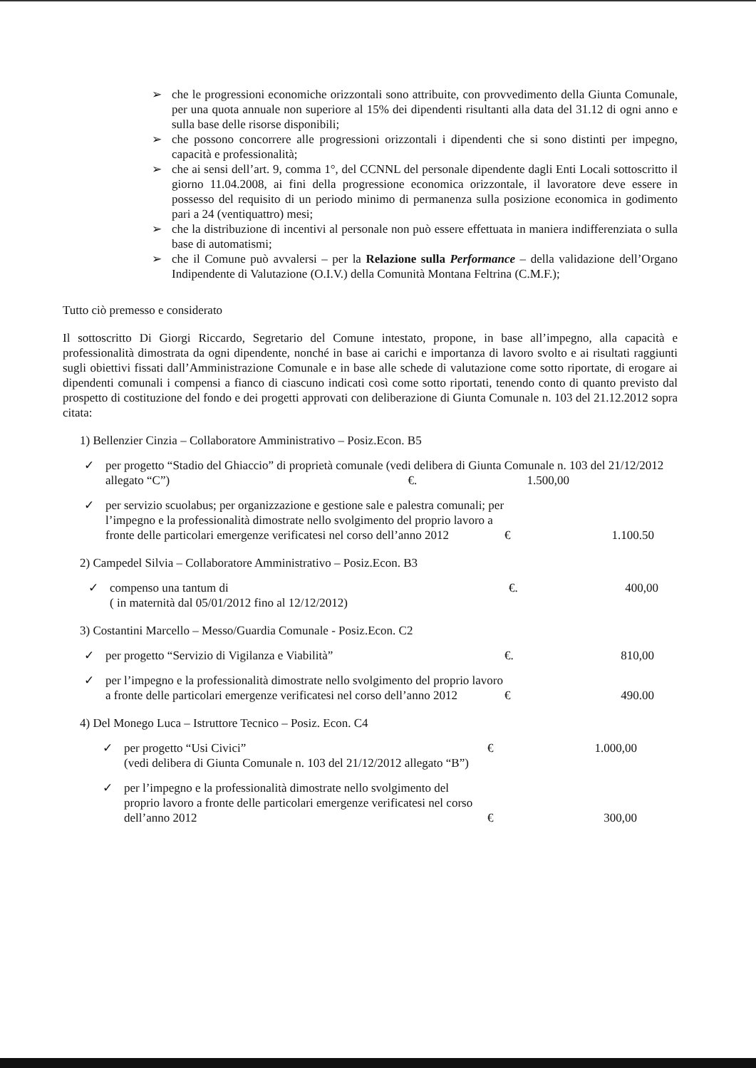➢ che le progressioni economiche orizzontali sono attribuite, con provvedimento della Giunta Comunale, per una quota annuale non superiore al 15% dei dipendenti risultanti alla data del 31.12 di ogni anno e sulla base delle risorse disponibili;
➢ che possono concorrere alle progressioni orizzontali i dipendenti che si sono distinti per impegno, capacità e professionalità;
➢ che ai sensi dell’art. 9, comma 1°, del CCNNL del personale dipendente dagli Enti Locali sottoscritto il giorno 11.04.2008, ai fini della progressione economica orizzontale, il lavoratore deve essere in possesso del requisito di un periodo minimo di permanenza sulla posizione economica in godimento pari a 24 (ventiquattro) mesi;
➢ che la distribuzione di incentivi al personale non può essere effettuata in maniera indifferenziata o sulla base di automatismi;
➢ che il Comune può avvalersi – per la Relazione sulla Performance – della validazione dell’Organo Indipendente di Valutazione (O.I.V.) della Comunità Montana Feltrina (C.M.F.);
Tutto ciò premesso e considerato
Il sottoscritto Di Giorgi Riccardo, Segretario del Comune intestato, propone, in base all’impegno, alla capacità e professionalità dimostrata da ogni dipendente, nonché in base ai carichi e importanza di lavoro svolto e ai risultati raggiunti sugli obiettivi fissati dall’Amministrazione Comunale e in base alle schede di valutazione come sotto riportate, di erogare ai dipendenti comunali i compensi a fianco di ciascuno indicati così come sotto riportati, tenendo conto di quanto previsto dal prospetto di costituzione del fondo e dei progetti approvati con deliberazione di Giunta Comunale n. 103 del 21.12.2012 sopra citata:
1) Bellenzier Cinzia – Collaboratore Amministrativo – Posiz.Econ. B5
✓ per progetto “Stadio del Ghiaccio” di proprietà comunale (vedi delibera di Giunta Comunale n. 103 del 21/12/2012 allegato “C”) €. 1.500,00
✓ per servizio scuolabus; per organizzazione e gestione sale e palestra comunali; per l’impegno e la professionalità dimostrate nello svolgimento del proprio lavoro a fronte delle particolari emergenze verificatesi nel corso dell’anno 2012 € 1.100.50
2) Campedel Silvia – Collaboratore Amministrativo – Posiz.Econ. B3
✓ compenso una tantum di
( in maternità dal 05/01/2012 fino al 12/12/2012) €. 400,00
3) Costantini Marcello – Messo/Guardia Comunale - Posiz.Econ. C2
✓ per progetto “Servizio di Vigilanza e Viabilità” €. 810,00
✓ per l’impegno e la professionalità dimostrate nello svolgimento del proprio lavoro a fronte delle particolari emergenze verificatesi nel corso dell’anno 2012 € 490.00
4) Del Monego Luca – Istruttore Tecnico – Posiz. Econ. C4
✓ per progetto “Usi Civici”
(vedi delibera di Giunta Comunale n. 103 del 21/12/2012 allegato “B”) € 1.000,00
✓ per l’impegno e la professionalità dimostrate nello svolgimento del proprio lavoro a fronte delle particolari emergenze verificatesi nel corso dell’anno 2012 € 300,00